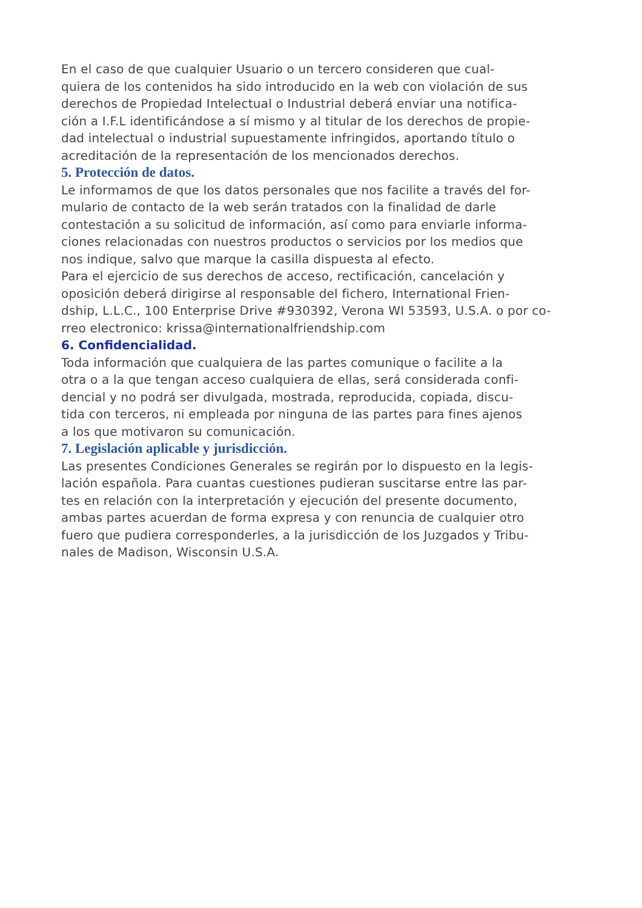En el caso de que cualquier Usuario o un tercero consideren que cual-
quiera de los contenidos ha sido introducido en la web con violación de sus
derechos de Propiedad Intelectual o Industrial deberá enviar una notifica-
ción a I.F.L identificándose a sí mismo y al titular de los derechos de propie-
dad intelectual o industrial supuestamente infringidos, aportando título o
acreditación de la representación de los mencionados derechos.
5. Protección de datos.
Le informamos de que los datos personales que nos facilite a través del for-
mulario de contacto de la web serán tratados con la finalidad de darle
contestación a su solicitud de información, así como para enviarle informa-
ciones relacionadas con nuestros productos o servicios por los medios que
nos indique, salvo que marque la casilla dispuesta al efecto.
Para el ejercicio de sus derechos de acceso, rectificación, cancelación y
oposición deberá dirigirse al responsable del fichero, International Frien-
dship, L.L.C., 100 Enterprise Drive #930392, Verona WI 53593, U.S.A. o por co-
rreo electronico: krissa@internationalfriendship.com
6. Confidencialidad.
Toda información que cualquiera de las partes comunique o facilite a la
otra o a la que tengan acceso cualquiera de ellas, será considerada confi-
dencial y no podrá ser divulgada, mostrada, reproducida, copiada, discu-
tida con terceros, ni empleada por ninguna de las partes para fines ajenos
a los que motivaron su comunicación.
7. Legislación aplicable y jurisdicción.
Las presentes Condiciones Generales se regirán por lo dispuesto en la legis-
lación española. Para cuantas cuestiones pudieran suscitarse entre las par-
tes en relación con la interpretación y ejecución del presente documento,
ambas partes acuerdan de forma expresa y con renuncia de cualquier otro
fuero que pudiera corresponderles, a la jurisdicción de los Juzgados y Tribu-
nales de Madison, Wisconsin U.S.A.